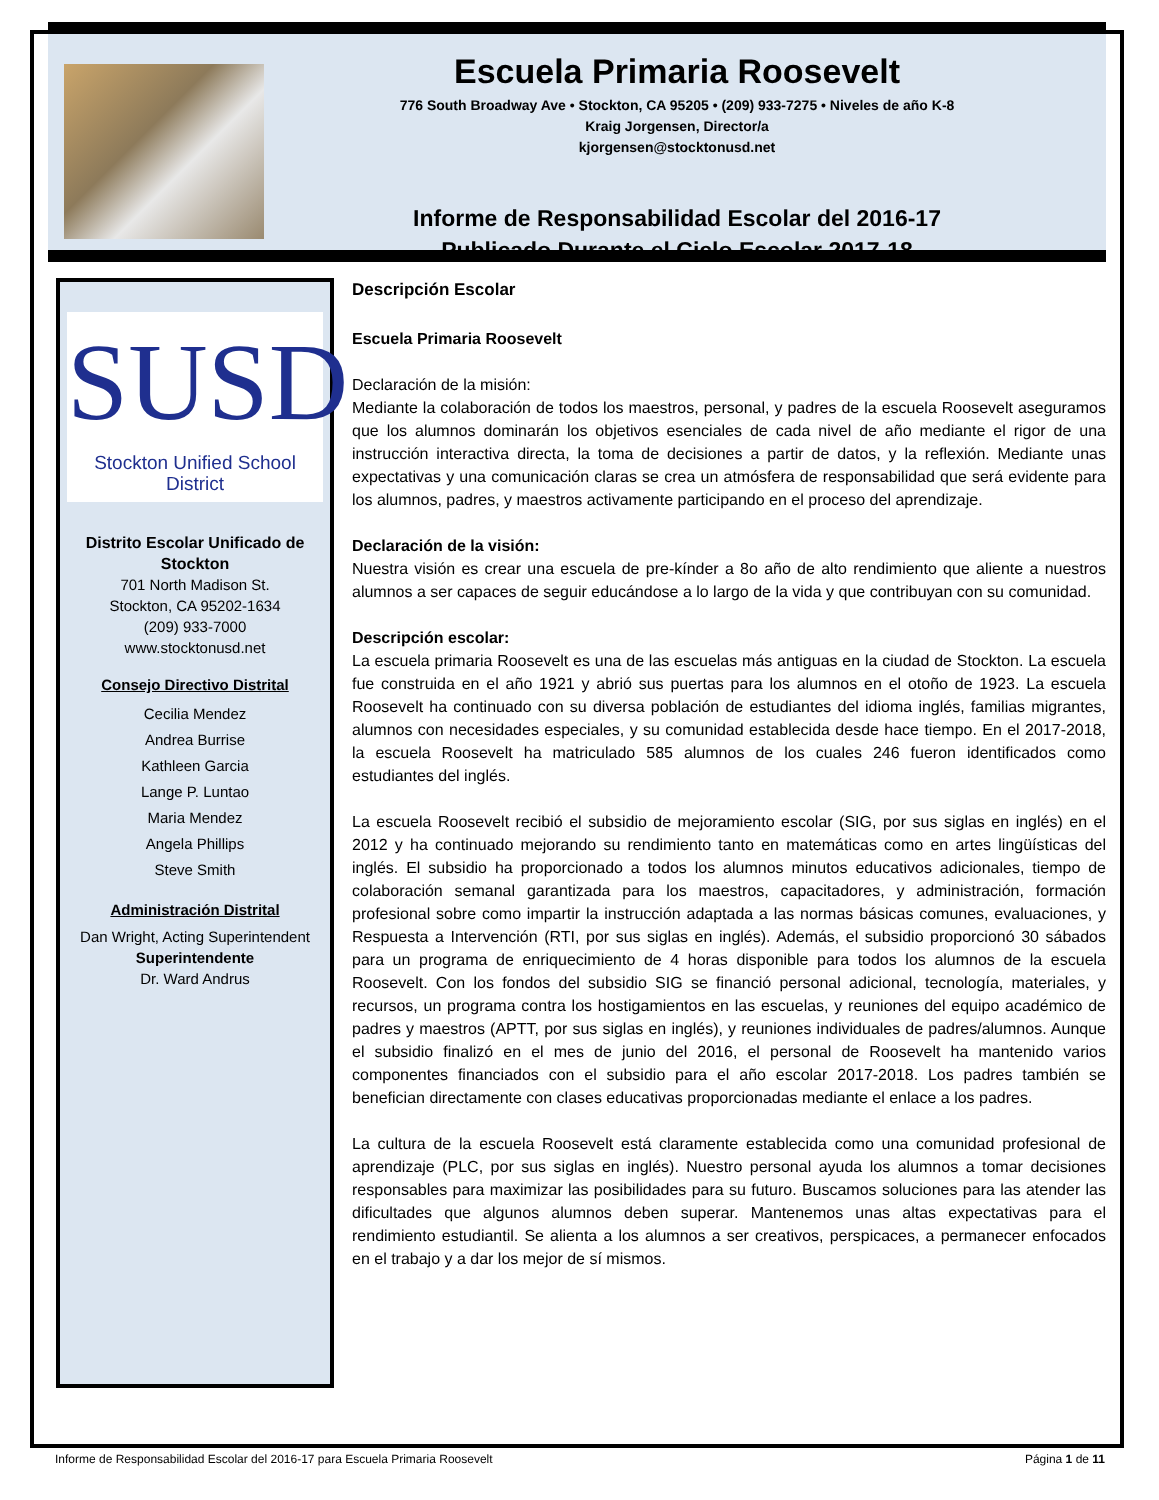Escuela Primaria Roosevelt
776 South Broadway Ave • Stockton, CA 95205 • (209) 933-7275 • Niveles de año K-8
Kraig Jorgensen, Director/a
kjorgensen@stocktonusd.net
Informe de Responsabilidad Escolar del 2016-17
Publicado Durante el Ciclo Escolar 2017-18
SUSD
Stockton Unified School District
Distrito Escolar Unificado de Stockton
701 North Madison St.
Stockton, CA 95202-1634
(209) 933-7000
www.stocktonusd.net
Consejo Directivo Distrital
Cecilia Mendez
Andrea Burrise
Kathleen Garcia
Lange P. Luntao
Maria Mendez
Angela Phillips
Steve Smith
Administración Distrital
Dan Wright, Acting Superintendent
Superintendente
Dr. Ward Andrus
Descripción Escolar
Escuela Primaria Roosevelt
Declaración de la misión:
Mediante la colaboración de todos los maestros, personal, y padres de la escuela Roosevelt aseguramos que los alumnos dominarán los objetivos esenciales de cada nivel de año mediante el rigor de una instrucción interactiva directa, la toma de decisiones a partir de datos, y la reflexión. Mediante unas expectativas y una comunicación claras se crea un atmósfera de responsabilidad que será evidente para los alumnos, padres, y maestros activamente participando en el proceso del aprendizaje.
Declaración de la visión:
Nuestra visión es crear una escuela de pre-kínder a 8o año de alto rendimiento que aliente a nuestros alumnos a ser capaces de seguir educándose a lo largo de la vida y que contribuyan con su comunidad.
Descripción escolar:
La escuela primaria Roosevelt es una de las escuelas más antiguas en la ciudad de Stockton. La escuela fue construida en el año 1921 y abrió sus puertas para los alumnos en el otoño de 1923. La escuela Roosevelt ha continuado con su diversa población de estudiantes del idioma inglés, familias migrantes, alumnos con necesidades especiales, y su comunidad establecida desde hace tiempo. En el 2017-2018, la escuela Roosevelt ha matriculado 585 alumnos de los cuales 246 fueron identificados como estudiantes del inglés.
La escuela Roosevelt recibió el subsidio de mejoramiento escolar (SIG, por sus siglas en inglés) en el 2012 y ha continuado mejorando su rendimiento tanto en matemáticas como en artes lingüísticas del inglés. El subsidio ha proporcionado a todos los alumnos minutos educativos adicionales, tiempo de colaboración semanal garantizada para los maestros, capacitadores, y administración, formación profesional sobre como impartir la instrucción adaptada a las normas básicas comunes, evaluaciones, y Respuesta a Intervención (RTI, por sus siglas en inglés). Además, el subsidio proporcionó 30 sábados para un programa de enriquecimiento de 4 horas disponible para todos los alumnos de la escuela Roosevelt. Con los fondos del subsidio SIG se financió personal adicional, tecnología, materiales, y recursos, un programa contra los hostigamientos en las escuelas, y reuniones del equipo académico de padres y maestros (APTT, por sus siglas en inglés), y reuniones individuales de padres/alumnos. Aunque el subsidio finalizó en el mes de junio del 2016, el personal de Roosevelt ha mantenido varios componentes financiados con el subsidio para el año escolar 2017-2018. Los padres también se benefician directamente con clases educativas proporcionadas mediante el enlace a los padres.
La cultura de la escuela Roosevelt está claramente establecida como una comunidad profesional de aprendizaje (PLC, por sus siglas en inglés). Nuestro personal ayuda los alumnos a tomar decisiones responsables para maximizar las posibilidades para su futuro. Buscamos soluciones para las atender las dificultades que algunos alumnos deben superar. Mantenemos unas altas expectativas para el rendimiento estudiantil. Se alienta a los alumnos a ser creativos, perspicaces, a permanecer enfocados en el trabajo y a dar los mejor de sí mismos.
Informe de Responsabilidad Escolar del 2016-17 para Escuela Primaria Roosevelt Página 1 de 11